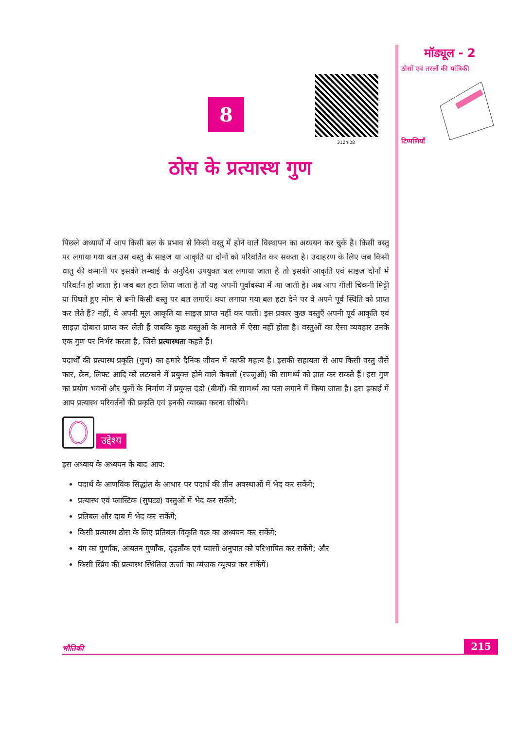मॉड्यूल - 2
ठोसों एवं तरलों की यांत्रिकी
टिप्पणियाँ
312hi08
8
ठोस के प्रत्यास्थ गुण
पिछले अध्यायों में आप किसी बल के प्रभाव से किसी वस्तु में होने वाले विस्थापन का अध्ययन कर चुके हैं। किसी वस्तु पर लगाया गया बल उस वस्तु के साइज या आकृति या दोनों को परिवर्तित कर सकता है। उदाहरण के लिए जब किसी धातु की कमानी पर इसकी लम्बाई के अनुदिश उपयुक्त बल लगाया जाता है तो इसकी आकृति एवं साइज़ दोनों में परिवर्तन हो जाता है। जब बल हटा लिया जाता है तो यह अपनी पूर्वावस्था में आ जाती है। अब आप गीली चिकनी मिट्टी या पिघले हुए मोम से बनी किसी वस्तु पर बल लगाएँ। क्या लगाया गया बल हटा देने पर वे अपने पूर्व स्थिति को प्राप्त कर लेते हैं? नहीं, वे अपनी मूल आकृति या साइज़ प्राप्त नहीं कर पाती। इस प्रकार कुछ वस्तुएँ अपनी पूर्व आकृति एवं साइज़ दोबारा प्राप्त कर लेती हैं जबकि कुछ वस्तुओं के मामले में ऐसा नहीं होता है। वस्तुओं का ऐसा व्यवहार उनके एक गुण पर निर्भर करता है, जिसे प्रत्यास्थता कहते हैं।
पदार्थों की प्रत्यास्थ प्रकृति (गुण) का हमारे दैनिक जीवन में काफी महत्व है। इसकी सहायता से आप किसी वस्तु जैसे कार, क्रेन, लिफ्ट आदि को लटकाने में प्रयुक्त होने वाले केबलों (रज्जुओं) की सामर्थ्य को ज्ञात कर सकते हैं। इस गुण का प्रयोग भवनों और पुलों के निर्माण में प्रयुक्त दंडो (बीमों) की सामर्थ्य का पता लगाने में किया जाता है। इस इकाई में आप प्रत्यास्थ परिवर्तनों की प्रकृति एवं इनकी व्याख्या करना सीखेंगे।
उद्देश्य
इस अध्याय के अध्ययन के बाद आप:
पदार्थ के आणविक सिद्धांत के आधार पर पदार्थ की तीन अवस्थाओं में भेद कर सकेंगे;
प्रत्यास्थ एवं प्लास्टिक (सुघट्य) वस्तुओं में भेद कर सकेंगे;
प्रतिबल और दाब में भेद कर सकेंगे;
किसी प्रत्यास्थ ठोस के लिए प्रतिबल-विकृति वक्र का अध्ययन कर सकेंगे;
यंग का गुणाँक, आयतन गुणाँक, दृढ़ताँक एवं प्वासों अनुपात को परिभाषित कर सकेंगे; और
किसी स्प्रिंग की प्रत्यास्थ स्थितिज ऊर्जा का व्यंजक व्युत्पन्न कर सकेंगें।
भौतिकी 215